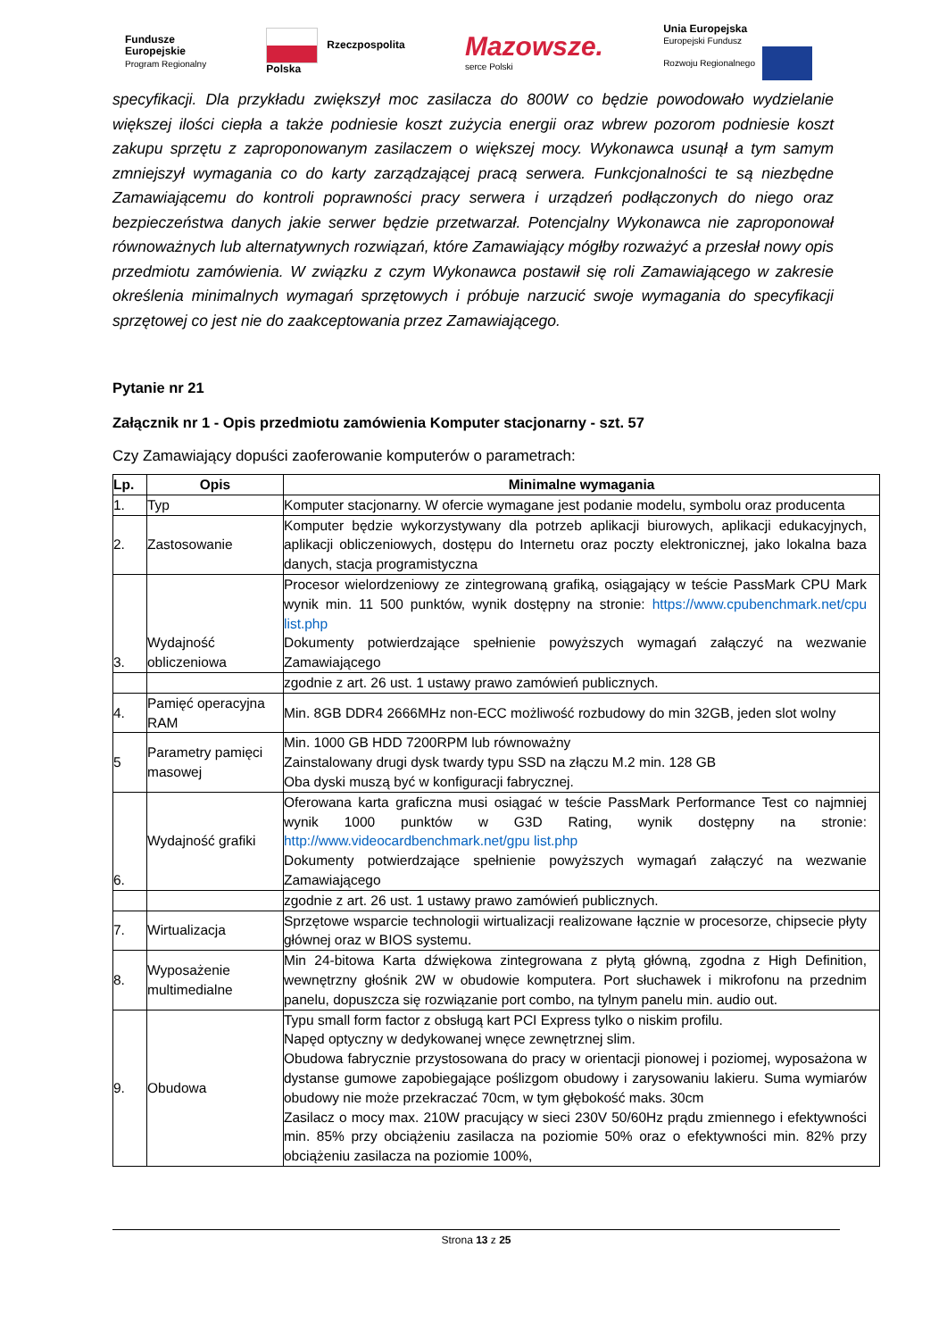Fundusze
Europejskie
Program Regionalny
Rzeczpospolita
Polska
Mazowsze.
serce Polski
Unia Europejska
Europejski Fundusz
Rozwoju Regionalnego
specyfikacji. Dla przykładu zwiększył moc zasilacza do 800W co będzie powodowało wydzielanie większej ilości ciepła a także podniesie koszt zużycia energii oraz wbrew pozorom podniesie koszt zakupu sprzętu z zaproponowanym zasilaczem o większej mocy. Wykonawca usunął a tym samym zmniejszył wymagania co do karty zarządzającej pracą serwera. Funkcjonalności te są niezbędne Zamawiającemu do kontroli poprawności pracy serwera i urządzeń podłączonych do niego oraz bezpieczeństwa danych jakie serwer będzie przetwarzał. Potencjalny Wykonawca nie zaproponował równoważnych lub alternatywnych rozwiązań, które Zamawiający mógłby rozważyć a przesłał nowy opis przedmiotu zamówienia. W związku z czym Wykonawca postawił się roli Zamawiającego w zakresie określenia minimalnych wymagań sprzętowych i próbuje narzucić swoje wymagania do specyfikacji sprzętowej co jest nie do zaakceptowania przez Zamawiającego.
Pytanie nr 21
Załącznik nr 1 - Opis przedmiotu zamówienia Komputer stacjonarny - szt. 57
Czy Zamawiający dopuści zaoferowanie komputerów o parametrach:
| Lp. | Opis | Minimalne wymagania |
| --- | --- | --- |
| 1. | Typ | Komputer stacjonarny. W ofercie wymagane jest podanie modelu, symbolu oraz producenta |
| 2. | Zastosowanie | Komputer będzie wykorzystywany dla potrzeb aplikacji biurowych, aplikacji edukacyjnych, aplikacji obliczeniowych, dostępu do Internetu oraz poczty elektronicznej, jako lokalna baza danych, stacja programistyczna |
| 3. | Wydajność obliczeniowa | Procesor wielordzeniowy ze zintegrowaną grafiką, osiągający w teście PassMark CPU Mark wynik min. 11 500 punktów, wynik dostępny na stronie: https://www.cpubenchmark.net/cpu list.php Dokumenty potwierdzające spełnienie powyższych wymagań załączyć na wezwanie Zamawiającego |
| | | zgodnie z art. 26 ust. 1 ustawy prawo zamówień publicznych. |
| 4. | Pamięć operacyjna RAM | Min. 8GB DDR4 2666MHz non-ECC możliwość rozbudowy do min 32GB, jeden slot wolny |
| 5 | Parametry pamięci masowej | Min. 1000 GB HDD 7200RPM lub równoważny Zainstalowany drugi dysk twardy typu SSD na złączu M.2 min. 128 GB Oba dyski muszą być w konfiguracji fabrycznej. |
| 6. | Wydajność grafiki | Oferowana karta graficzna musi osiągać w teście PassMark Performance Test co najmniej wynik 1000 punktów w G3D Rating, wynik dostępny na stronie: http://www.videocardbenchmark.net/gpu list.php Dokumenty potwierdzające spełnienie powyższych wymagań załączyć na wezwanie Zamawiającego |
| | | zgodnie z art. 26 ust. 1 ustawy prawo zamówień publicznych. |
| 7. | Wirtualizacja | Sprzętowe wsparcie technologii wirtualizacji realizowane łącznie w procesorze, chipsecie płyty głównej oraz w BIOS systemu. |
| 8. | Wyposażenie multimedialne | Min 24-bitowa Karta dźwiękowa zintegrowana z płytą główną, zgodna z High Definition, wewnętrzny głośnik 2W w obudowie komputera. Port słuchawek i mikrofonu na przednim panelu, dopuszcza się rozwiązanie port combo, na tylnym panelu min. audio out. |
| 9. | Obudowa | Typu small form factor z obsługą kart PCI Express tylko o niskim profilu. Napęd optyczny w dedykowanej wnęce zewnętrznej slim. Obudowa fabrycznie przystosowana do pracy w orientacji pionowej i poziomej, wyposażona w dystanse gumowe zapobiegające poślizgom obudowy i zarysowaniu lakieru. Suma wymiarów obudowy nie może przekraczać 70cm, w tym głębokość maks. 30cm Zasilacz o mocy max. 210W pracujący w sieci 230V 50/60Hz prądu zmiennego i efektywności min. 85% przy obciążeniu zasilacza na poziomie 50% oraz o efektywności min. 82% przy obciążeniu zasilacza na poziomie 100%, |
Strona 13 z 25